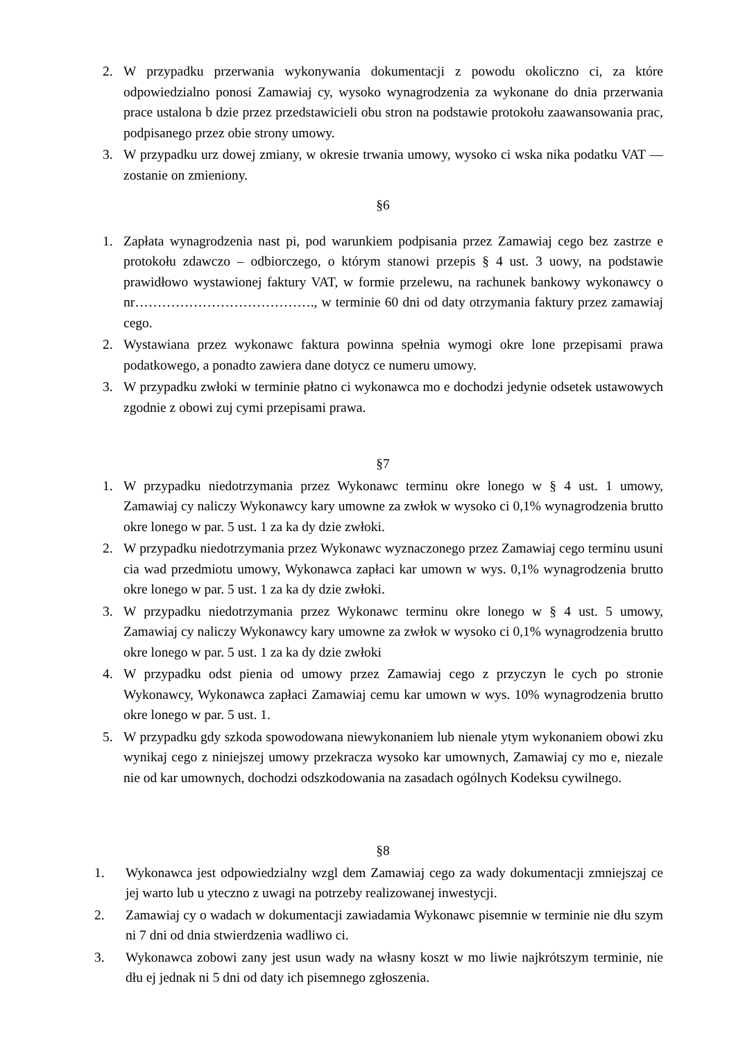2. W przypadku przerwania wykonywania dokumentacji z powodu okoliczno ci, za które odpowiedzialno ponosi Zamawiaj cy, wysoko wynagrodzenia za wykonane do dnia przerwania prace ustalona b dzie przez przedstawicieli obu stron na podstawie protokołu zaawansowania prac, podpisanego przez obie strony umowy.
3. W przypadku urz dowej zmiany, w okresie trwania umowy, wysoko ci wska nika podatku VAT — zostanie on zmieniony.
§6
1. Zapłata wynagrodzenia nast pi, pod warunkiem podpisania przez Zamawiaj cego bez zastrze e protokołu zdawczo – odbiorczego, o którym stanowi przepis § 4 ust. 3 uowy, na podstawie prawidłowo wystawionej faktury VAT, w formie przelewu, na rachunek bankowy wykonawcy o nr…………………………………., w terminie 60 dni od daty otrzymania faktury przez zamawiaj cego.
2. Wystawiana przez wykonawc faktura powinna spełnia wymogi okre lone przepisami prawa podatkowego, a ponadto zawiera dane dotycz ce numeru umowy.
3. W przypadku zwłoki w terminie płatno ci wykonawca mo e dochodzi jedynie odsetek ustawowych zgodnie z obowi zuj cymi przepisami prawa.
§7
1. W przypadku niedotrzymania przez Wykonawc terminu okre lonego w § 4 ust. 1 umowy, Zamawiaj cy naliczy Wykonawcy kary umowne za zwłok w wysoko ci 0,1% wynagrodzenia brutto okre lonego w par. 5 ust. 1 za ka dy dzie zwłoki.
2. W przypadku niedotrzymania przez Wykonawc wyznaczonego przez Zamawiaj cego terminu usuni cia wad przedmiotu umowy, Wykonawca zapłaci kar umown w wys. 0,1% wynagrodzenia brutto okre lonego w par. 5 ust. 1 za ka dy dzie zwłoki.
3. W przypadku niedotrzymania przez Wykonawc terminu okre lonego w § 4 ust. 5 umowy, Zamawiaj cy naliczy Wykonawcy kary umowne za zwłok w wysoko ci 0,1% wynagrodzenia brutto okre lonego w par. 5 ust. 1 za ka dy dzie zwłoki
4. W przypadku odst pienia od umowy przez Zamawiaj cego z przyczyn le cych po stronie Wykonawcy, Wykonawca zapłaci Zamawiaj cemu kar umown w wys. 10% wynagrodzenia brutto okre lonego w par. 5 ust. 1.
5. W przypadku gdy szkoda spowodowana niewykonaniem lub nienale ytym wykonaniem obowi zku wynikaj cego z niniejszej umowy przekracza wysoko kar umownych, Zamawiaj cy mo e, niezale nie od kar umownych, dochodzi odszkodowania na zasadach ogólnych Kodeksu cywilnego.
§8
1. Wykonawca jest odpowiedzialny wzgl dem Zamawiaj cego za wady dokumentacji zmniejszaj ce jej warto lub u yteczno z uwagi na potrzeby realizowanej inwestycji.
2. Zamawiaj cy o wadach w dokumentacji zawiadamia Wykonawc pisemnie w terminie nie dłu szym ni 7 dni od dnia stwierdzenia wadliwo ci.
3. Wykonawca zobowi zany jest usun wady na własny koszt w mo liwie najkrótszym terminie, nie dłu ej jednak ni 5 dni od daty ich pisemnego zgłoszenia.